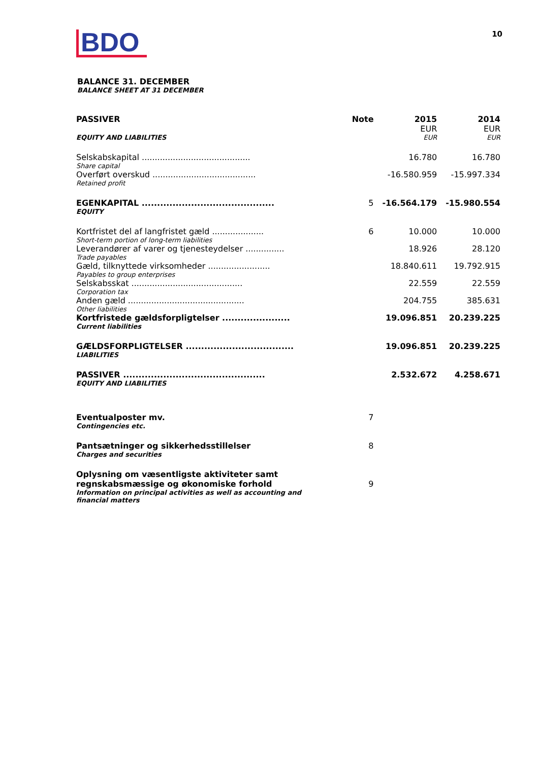BDO
10
BALANCE 31. DECEMBER
BALANCE SHEET AT 31 DECEMBER
| PASSIVER | Note | 2015 EUR | 2014 EUR |
| --- | --- | --- | --- |
| EQUITY AND LIABILITIES | | EUR | EUR |
| Selskabskapital .......................................... | | 16.780 | 16.780 |
| Share capital | | | |
| Overført overskud ........................................ | | -16.580.959 | -15.997.334 |
| Retained profit | | | |
| EGENKAPITAL ........................................... | 5 | -16.564.179 | -15.980.554 |
| EQUITY | | | |
| Kortfristet del af langfristet gæld .................... | 6 | 10.000 | 10.000 |
| Short-term portion of long-term liabilities | | | |
| Leverandører af varer og tjenesteydelser ............... | | 18.926 | 28.120 |
| Trade payables | | | |
| Gæld, tilknyttede virksomheder ........................ | | 18.840.611 | 19.792.915 |
| Payables to group enterprises | | | |
| Selskabsskat ........................................... | | 22.559 | 22.559 |
| Corporation tax | | | |
| Anden gæld ............................................. | | 204.755 | 385.631 |
| Other liabilities | | | |
| Kortfristede gældsforpligtelser ...................... | | 19.096.851 | 20.239.225 |
| Current liabilities | | | |
| GÆLDSFORPLIGTELSER ................................... | | 19.096.851 | 20.239.225 |
| LIABILITIES | | | |
| PASSIVER .............................................. | | 2.532.672 | 4.258.671 |
| EQUITY AND LIABILITIES | | | |
| Eventualposter mv. | 7 | | |
| Contingencies etc. | | | |
| Pantsætninger og sikkerhedsstillelser | 8 | | |
| Charges and securities | | | |
| Oplysning om væsentligste aktiviteter samt regnskabsmæssige og økonomiske forhold | 9 | | |
| Information on principal activities as well as accounting and financial matters | | | |